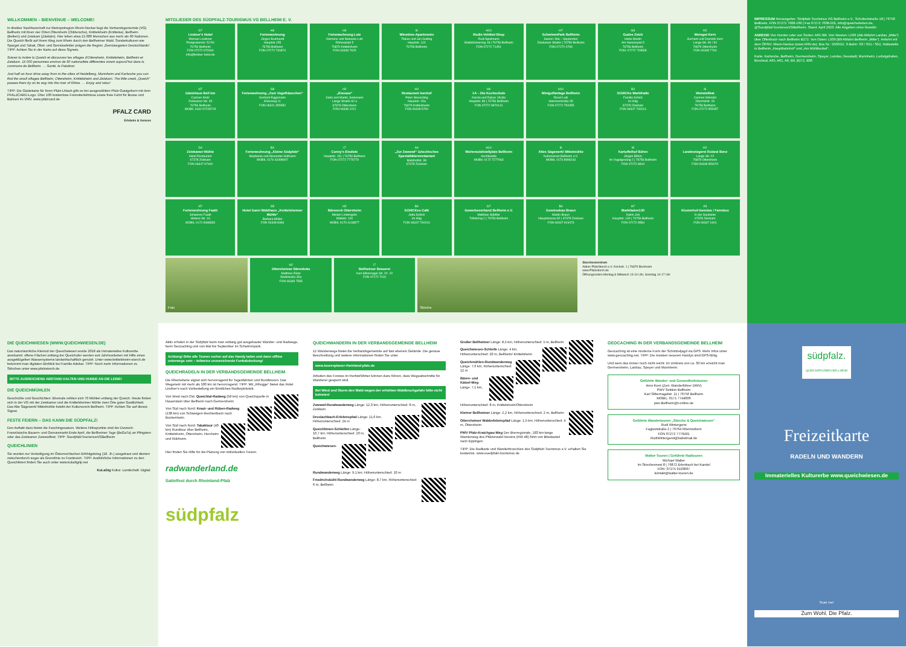WILLKOMMEN – BIENVENUE – WELCOME!
In direkter Nachbarschaft zur Metropolregion Rhein-Neckar liegt die Verbandsgemeinde (VG) Bellheim mit ihren vier Orten Ottersheim (Oddersche), Knittelsheim (Knittelse), Bellheim (Bellem) und Zeiskam (Zäskäm). Hier leben etwa 15.000 Menschen aus mehr als 60 Nationen. Die Queich fließt auf ihrem Weg zum Rhein durch den Bellheimer Wald. Sonderkulturen wie Spargel und Tabak, Obst- und Gemüsefelder prägen die Region „Gemüsegarten Deutschlands“. TIPP: Achten Sie in der Karte auf diese Signets.
Suivez la rivière la Queich et découvrez les villages d’Ottersheim, Knittelsheim, Bellheim et Zeiskam. 15 000 personnes environ de 60 nationalités différentes vivent aujourd’hui dans la commune de Bellheim. … Santé, le Palatinat.
Just half an hour drive away from to the cities of Heidelberg, Mannheim and Karlsruhe you can find the small villages Bellheim, Ottersheim, Knittelsheim and Zeiskam. The little creek „Queich“ passes them by on its way into the river of Rhine. … Enjoy and relax!
TIPP: Die Gästekarte für Ihren Pfalz-Urlaub gibt es bei ausgewählten Pfalz-Gastgebern mit dem PFALZCARD-Logo. Über 100 kostenlose Freizeiterlebnisse sowie freie Fahrt für Busse und Bahnen im VRN. www.pfalzcard.de
PFALZ CARD
Erlebnis & Genuss
MITGLIEDER DES SÜDPFALZ-TOURISMUS VG BELLHEIM E. V.
G7
Lindner’s Hotel
Michael Leuthner
Postgrabenstr. 52-54
76756 Bellheim
FON 07272 972060
info@lindner-hotel.de
H8
Ferienwohnung
Jürgen Burkhardt
Hauptstr.155
76756 Bellheim
FON 07272 730874
H4
Ferienwohnung Lutz
Klemens und Manuela Lutz
Römerplatz 5
76879 Knittelsheim
FON 06348 7625
I6
Winetime-Apartments
Tobias und Jan Gutting
Hauptstr. 110
76756 Bellheim
H10
Rudis-Vehikel-Shop
Rudi Spielmann
Waldstückerring 18 | 76756 Bellheim
FON 07272 71451
H7
SchwimmPark Bellheim
Saison: Mai – September
Zeiskamer Straße | 76756 Bellheim
FON 07272 4769
G8
Gudes Zeich
Heike Martin
Am Hasenspiel 5
76756 Bellheim
FON: 07272 703565
H2
Weingut Kern
Gerhard und Dominik Kern
Lange Str. 90 / 92
76879 Ottersheim
FON 06348 7764
H7
Gästehaus Bell Inn
Carmen Klotz
Zeiskamer Str. 45
76756 Bellheim
MOBIL 0160 97228729
G8
Ferienwohnung „Zum Vogelhäuschen“Gerhard Eggemann
Erlenweg 11
FON 06321 355582
H2
„Eisoase“Karin und Martin Jennewein
Lange Straße 62 a
67879 Ottersheim
FON 06348 1221
H4
Restaurant Isenhof
Peter Steverding
Hauptstr. 15a
76879 Knittelsheim
FON 06348 5700
H6
1A – Die Kochschule
Karola und Rainer Jöckle
Hauptstr. 89 | 76756 Bellheim
FON 07272 9870141
H10
Minigolfanlage Bellheim
Rosel Lutz
Hammerstraße 35
FON 07272 750355
B4
SCHICKe Markthalle
Familie Schick
Im Häg
67378 Zeiskam
FON 06347 700214
I6
Weindelikat
Carmen Weindel
Oberholstr. 19
76756 Bellheim
FON 07272 955457
D4
Zeiskamer Mühle
Hotel Restaurant
67378 Zeiskam
FON 06347 97400
B4
Ferienwohnung „Kleine Südpfalz“Stephanie und Alexander Hofmann
MOBIL 0176 43498097
I7
Conny’s Eisdiele
Hauptstr. 191 | 76756 Bellheim
FON 07272 7776779
A4
„Zur Zwewwl“ Griechisches Spezialitätenrestaurant
Bahnhofstr. 38
67378 Zeiskam
H10
Wohnmobilstellplatz Bellheim
Auchtweide
MOBIL 0172 7277063
I6
Altes Sägewerk/ Mittelmühle
Kulturverein Bellheim e.V.
MOBIL 0173 8996243
I8
Kartoffelhof Böhm
Jürgen Böhm
Im Vogelgesang 2 | 76756 Bellheim
FON 07272 8604
H2
Landmetzgerei Roland Benz
Lange Str. 22
76879 Ottersheim
FON 06348 959070
H7
Ferienwohnung Faath
Johannes Faath
Hintere Str. 16
MOBIL 0171 9486833
G5
Hotel Garni Waldhaus „Knittelsheimer Mühle“Barbara Müller
FON 06348 8366
H2
Bäreneck Ottersheim
Miriam Lindengrün
Waldstr. 100
MOBIL 0179 4133877
B4
SCHICKes Café
Jutta Schick
Im Häg
FON 06347 700216
G7
Gewerbeverband Bellheim e.V.
Matthias Städtler
Trifelsring 2 | 76756 Bellheim
B4
Gemüsebau Braun
Martin Braun
Hauptstrasse 82 | 67378 Zeiskam
FON 06347 919473
H7
Marktladen130
Katrin Job
Hauptstr. 130 | 76756 Bellheim
FON 07272 8584
A3
Klosterhof-Gemüse / Farmbox
In der Sauheide
67378 Zeiskam
FON 06347 1601
Foto
H2
Ottersheimer Bärenbräu
Matthias Rüde
Waldstraße 35a
FON 06348 7595
I7
Bellheimer Brauerei
Karl-Silbernagel-Str. 20 -22
FON 07272 7010
Störche Storchenzentrum
Aktion PfalzStorch e.V. Kirchstr. 1 | 76879 Bornheim
www.Pfalzstorch.de
Öffnungszeiten Montag & Mittwoch 13-16 Uhr, Sonntag 14-17 Uhr
IMPRESSUM Herausgeber: Südpfalz-Tourismus VG Bellheim e.V., Schubertstraße 18 | 76756 Bellheim, FON 07272 7008-160 | Fax 07272 7008-555, info@queicherleben.de, @SuedpfalzTourismusVGBellheim. Stand: April 2023. Alle Angaben ohne Gewähr.
ANREISE Von Norden oder von Süden: A65 /B9. Von Westen: L509 (AB-Abfahrt Landau „Mitte“) über Offenbach nach Bellheim B272. Von Osten: L509 (B9 Abfahrt Bellheim „Mitte“). Anfahrt mit dem ÖPNV: Rhein-Neckar (www.VRN.de): Bus Nr.: 550/552, S-Bahn: S3 / S51 / S52, Haltestelle in Bellheim „Hauptbahnhof“ und „Am Mühlbuckel“.
Karte: Karlsruhe, Bellheim, Germersheim, Speyer, Landau, Neustadt, Mannheim, Ludwigshafen, Bruchsal, A65, A61, A6, B9, B272, B36
DIE QUEICHWIESEN (WWW.QUEICHWIESEN.DE)
Das naturräumliche Kleinod der Queichwiesen wurde 2018 als Immaterielles Kulturerbe anerkannt: offene Flächen entlang der Queichufer werden seit Jahrhunderten mit Hilfe eines ausgeklügelten Wassersystems landwirtschaftlich genutzt. Unter www.knittelsheim-storch.de bekommt man digitalen Einblick bei Familie Adebar. TIPP: Noch mehr Informationen zu Störchen unter www.pfalzstorch.de.
BITTE AUSREICHEND ABSTAND HALTEN UND HUNDE AN DIE LEINE!
DIE QUEICHMÜHLEN
Geschichte und Geschichten: Ehemals reihten sich 70 Mühlen entlang der Queich. Heute finden sich in der VG mit der Zeiskamer und die Knittelsheimer Mühle zwei Orte guter Gastlichkeit. Das Alte Sägewerk/ Mittelmühle belebt der Kulturverein Bellheim. TIPP: Achten Sie auf dieses Signet.
FESTE FEIERN – DAS KANN DIE SÜDPFALZ!
Den Auftakt dazu bietet die Faschingssaison. Weitere Höhepunkte sind der Deutsch-Französische Bauern- und Genussmarkt Ende April, die Bellheimer Tage (BeGaTa) an Pfingsten oder das Zeiskamer Zwewwlfest. TIPP: SuedpfalzTourismusVGBellheim
QUEICHLINIEN
Sie wurden zur Verteidigung im Österreichischen Erbfolgekrieg (18. Jh.) ausgebaut und dienten zwischendurch sogar als Grenzlinie zu Frankreich. TIPP: Ausführliche Informationen zu den Queichlinien finden Sie auch unter www.kuladigrlp.net
KuLaDig Kultur. Landschaft. Digital.
Aktiv erholen in der Südpfalz kann man entlang gut ausgebauter Wander- und Radwege, beim Geocaching und von Mai bis September im Schwimmpark.
Achtung! Bitte alle Touren vorher auf das Handy laden und dann offline unterwegs sein – teilweise unzureichende Funkabdeckung!
QUEICHRADELN IN DER VERBANDSGEMEINDE BELLHEIM
Die Rheinebene eignet sich hervorragend für Tagesfahrten und Rundtouren. Das Wegenetz mit mehr als 500 km ist hervorragend. TIPP: Mit „Hihogge“ bietet das Hotel Lindner’s nach Vorbestellung ein fürstliches Radlerpicknick.
Von West nach Ost: Queichtal-Radweg (58 km) von Queichquelle in Hauenstein über Bellheim nach Germersheim
Von Süd nach Nord: Kraut- und Rüben-Radweg (138 km) von Schweigen-Rechtenbach nach Bockenheim.
Von Süd nach Nord: Tabaktour (40 km) Rundtour über Bellheim, Knittelsheim, Ottersheim, Herxheim und Rülzheim.
Hier finden Sie Hilfe für die Planung von individuellen Touren.
radwanderland.de
Sattelfest durch Rheinland-Pfalz
südpfalz
QUEICHWANDERN IN DER VERBANDSGEMEINDE BELLHEIM
12 Wanderwege bietet die Verbandsgemeinde auf fast ebenem Gelände. Die genaue Beschreibung und weitere Informationen finden Sie unter
www.tourenplaner-rheinland-pfalz.de
Arbeiten des Forstes im Herbst/Winter können dazu führen, dass Wegeabschnitte für Wanderer gesperrt sind.
Bei Wind und Sturm den Wald wegen der erhöhten Waldbruchgefahr bitte nicht betreten!
Zwewwl-Rundwanderweg Länge: 12,3 km, Höhenunterschied: 8 m, Zeiskam
Druslachbach-Erlebnispfad Länge: 11,6 km, Höhenunterschied: 24 m
Queichlinien-Schleifen Länge: 10,7 km, Höhenunterschied: 20 m, Bellheim
Queichwiesen-Rundwanderweg Länge: 9,1 km, Höhenunterschied: 10 m
Friedrichsbühl-Rundwanderweg Länge: 8,7 km, Höhenunterschied: 6 m, Bellheim
Großer Bellheimer Länge: 8,5 km, Höhenunterschied: 5 m, Bellheim
Queichwiesen-Schleife Länge: 4 km, Höhenunterschied: 20 m, Bellheim/ Knittelsheim
Queichmühlen-Rundwanderweg Länge: 7,6 km, Höhenunterschied: 12 m
Bären- und Kätzel-Weg Länge: 7,1 km, Höhenunterschied: 8 m, Knittelsheim/Ottersheim
Kleiner Bellheimer Länge: 2,2 km, Höhenunterschied: 2 m, Bellheim
Ottersheimer Walderlebnispfad Länge: 1,5 km, Höhenunterschied: 4 m, Ottersheim
PWV Pfalz-Kraichgau-Weg Der überregionale, 183 km-lange Wanderweg des Pfälzerwald-Vereins (HW 48) führt von Blieskastel nach Eppingen.
TIPP: Die Radkarte und Wanderbroschüre des Südpfalz-Tourismus e.V. erhalten Sie kostenlos. www.suedpfalz-tourismus.de
GEOCACHING IN DER VERBANDSGEMEINDE BELLHEIM
Geocaching ist eine moderne Form der Schnitzeljagd via GPS. Mehr Infos unter www.geocaching.net. TIPP: Die meisten neueren Handys sind GPS-fähig.
Und wem das immer noch nicht reicht: Im Umkreis von ca. 30 km erreicht man Germersheim, Landau, Speyer und Mannheim.
Geführte Wander- und Gesundheitstouren
Arno Kern (Zert. Wanderführer DWV)
PWV Sektion Bellheim
Karl Silbernagelstr. 11 | 76756 Bellheim
MOBIL: 0171 7744006
pwv-Bellheim@t-online.de
Geführte Wandertouren „Störche & Queichwiesen“
Rudi Wintergerst
Fagiuststraße 2 | 76764 Rheinzabern
FON 07272 7776491
RudiWintergerst@kabelmail.de
Walter-Touren | Geführte Radtouren
Michael Walter
Im Storchennest 8 | 76872 Erlenbach bei Kandel
FON: 07275 9193067
kontakt@walter-touren.de
südpfalz.
QUEICHERLEBEN BELLHEIM
Freizeitkarte
RADELN UND WANDERN
Immaterielles Kulturerbe www.queichwiesen.de
Scan me!
Zum Wohl. Die Pfalz.